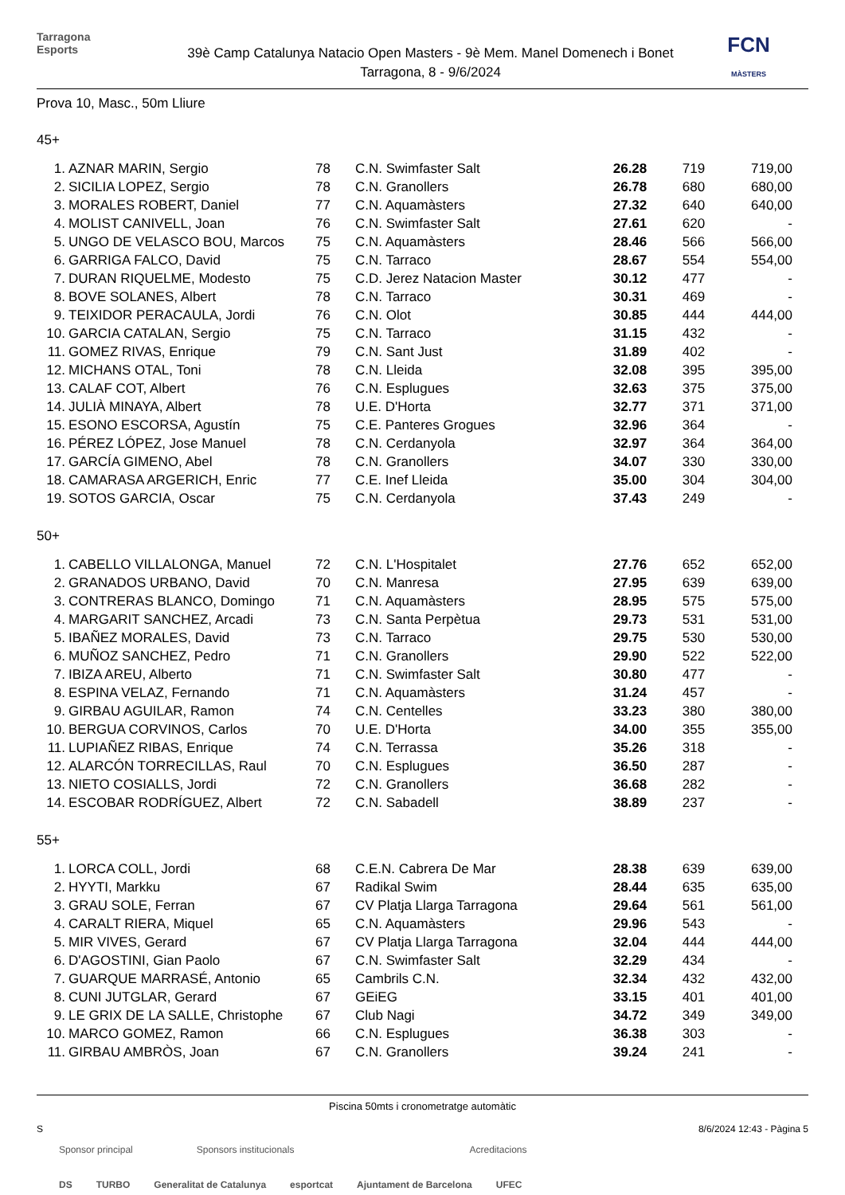Tarragona
Esports
39è Camp Catalunya Natacio Open Masters - 9è Mem. Manel Domenech i Bonet
Tarragona, 8 - 9/6/2024
FCN
MÀSTERS
Prova 10, Masc., 50m Lliure
45+
| 1. | AZNAR MARIN, Sergio | 78 | C.N. Swimfaster Salt | 26.28 | 719 | 719,00 |
| 2. | SICILIA LOPEZ, Sergio | 78 | C.N. Granollers | 26.78 | 680 | 680,00 |
| 3. | MORALES ROBERT, Daniel | 77 | C.N. Aquamàsters | 27.32 | 640 | 640,00 |
| 4. | MOLIST CANIVELL, Joan | 76 | C.N. Swimfaster Salt | 27.61 | 620 | - |
| 5. | UNGO DE VELASCO BOU, Marcos | 75 | C.N. Aquamàsters | 28.46 | 566 | 566,00 |
| 6. | GARRIGA FALCO, David | 75 | C.N. Tarraco | 28.67 | 554 | 554,00 |
| 7. | DURAN RIQUELME, Modesto | 75 | C.D. Jerez Natacion Master | 30.12 | 477 | - |
| 8. | BOVE SOLANES, Albert | 78 | C.N. Tarraco | 30.31 | 469 | - |
| 9. | TEIXIDOR PERACAULA, Jordi | 76 | C.N. Olot | 30.85 | 444 | 444,00 |
| 10. | GARCIA CATALAN, Sergio | 75 | C.N. Tarraco | 31.15 | 432 | - |
| 11. | GOMEZ RIVAS, Enrique | 79 | C.N. Sant Just | 31.89 | 402 | - |
| 12. | MICHANS OTAL, Toni | 78 | C.N. Lleida | 32.08 | 395 | 395,00 |
| 13. | CALAF COT, Albert | 76 | C.N. Esplugues | 32.63 | 375 | 375,00 |
| 14. | JULIÀ MINAYA, Albert | 78 | U.E. D'Horta | 32.77 | 371 | 371,00 |
| 15. | ESONO ESCORSA, Agustín | 75 | C.E. Panteres Grogues | 32.96 | 364 | - |
| 16. | PÉREZ LÓPEZ, Jose Manuel | 78 | C.N. Cerdanyola | 32.97 | 364 | 364,00 |
| 17. | GARCÍA GIMENO, Abel | 78 | C.N. Granollers | 34.07 | 330 | 330,00 |
| 18. | CAMARASA ARGERICH, Enric | 77 | C.E. Inef Lleida | 35.00 | 304 | 304,00 |
| 19. | SOTOS GARCIA, Oscar | 75 | C.N. Cerdanyola | 37.43 | 249 | - |
50+
| 1. | CABELLO VILLALONGA, Manuel | 72 | C.N. L'Hospitalet | 27.76 | 652 | 652,00 |
| 2. | GRANADOS URBANO, David | 70 | C.N. Manresa | 27.95 | 639 | 639,00 |
| 3. | CONTRERAS BLANCO, Domingo | 71 | C.N. Aquamàsters | 28.95 | 575 | 575,00 |
| 4. | MARGARIT SANCHEZ, Arcadi | 73 | C.N. Santa Perpètua | 29.73 | 531 | 531,00 |
| 5. | IBAÑEZ MORALES, David | 73 | C.N. Tarraco | 29.75 | 530 | 530,00 |
| 6. | MUÑOZ SANCHEZ, Pedro | 71 | C.N. Granollers | 29.90 | 522 | 522,00 |
| 7. | IBIZA AREU, Alberto | 71 | C.N. Swimfaster Salt | 30.80 | 477 | - |
| 8. | ESPINA VELAZ, Fernando | 71 | C.N. Aquamàsters | 31.24 | 457 | - |
| 9. | GIRBAU AGUILAR, Ramon | 74 | C.N. Centelles | 33.23 | 380 | 380,00 |
| 10. | BERGUA CORVINOS, Carlos | 70 | U.E. D'Horta | 34.00 | 355 | 355,00 |
| 11. | LUPIAÑEZ RIBAS, Enrique | 74 | C.N. Terrassa | 35.26 | 318 | - |
| 12. | ALARCÓN TORRECILLAS, Raul | 70 | C.N. Esplugues | 36.50 | 287 | - |
| 13. | NIETO COSIALLS, Jordi | 72 | C.N. Granollers | 36.68 | 282 | - |
| 14. | ESCOBAR RODRÍGUEZ, Albert | 72 | C.N. Sabadell | 38.89 | 237 | - |
55+
| 1. | LORCA COLL, Jordi | 68 | C.E.N. Cabrera De Mar | 28.38 | 639 | 639,00 |
| 2. | HYYTI, Markku | 67 | Radikal Swim | 28.44 | 635 | 635,00 |
| 3. | GRAU SOLE, Ferran | 67 | CV Platja Llarga Tarragona | 29.64 | 561 | 561,00 |
| 4. | CARALT RIERA, Miquel | 65 | C.N. Aquamàsters | 29.96 | 543 | - |
| 5. | MIR VIVES, Gerard | 67 | CV Platja Llarga Tarragona | 32.04 | 444 | 444,00 |
| 6. | D'AGOSTINI, Gian Paolo | 67 | C.N. Swimfaster Salt | 32.29 | 434 | - |
| 7. | GUARQUE MARRASÉ, Antonio | 65 | Cambrils C.N. | 32.34 | 432 | 432,00 |
| 8. | CUNI JUTGLAR, Gerard | 67 | GEiEG | 33.15 | 401 | 401,00 |
| 9. | LE GRIX DE LA SALLE, Christophe | 67 | Club Nagi | 34.72 | 349 | 349,00 |
| 10. | MARCO GOMEZ, Ramon | 66 | C.N. Esplugues | 36.38 | 303 | - |
| 11. | GIRBAU AMBRÒS, Joan | 67 | C.N. Granollers | 39.24 | 241 | - |
Piscina 50mts i cronometratge automàtic
S 8/6/2024 12:43 - Pàgina 5
Sponsor principal Sponsors institucionals Acreditacions
DS TURBO Generalitat de Catalunya esportcat Ajuntament de Barcelona UFEC